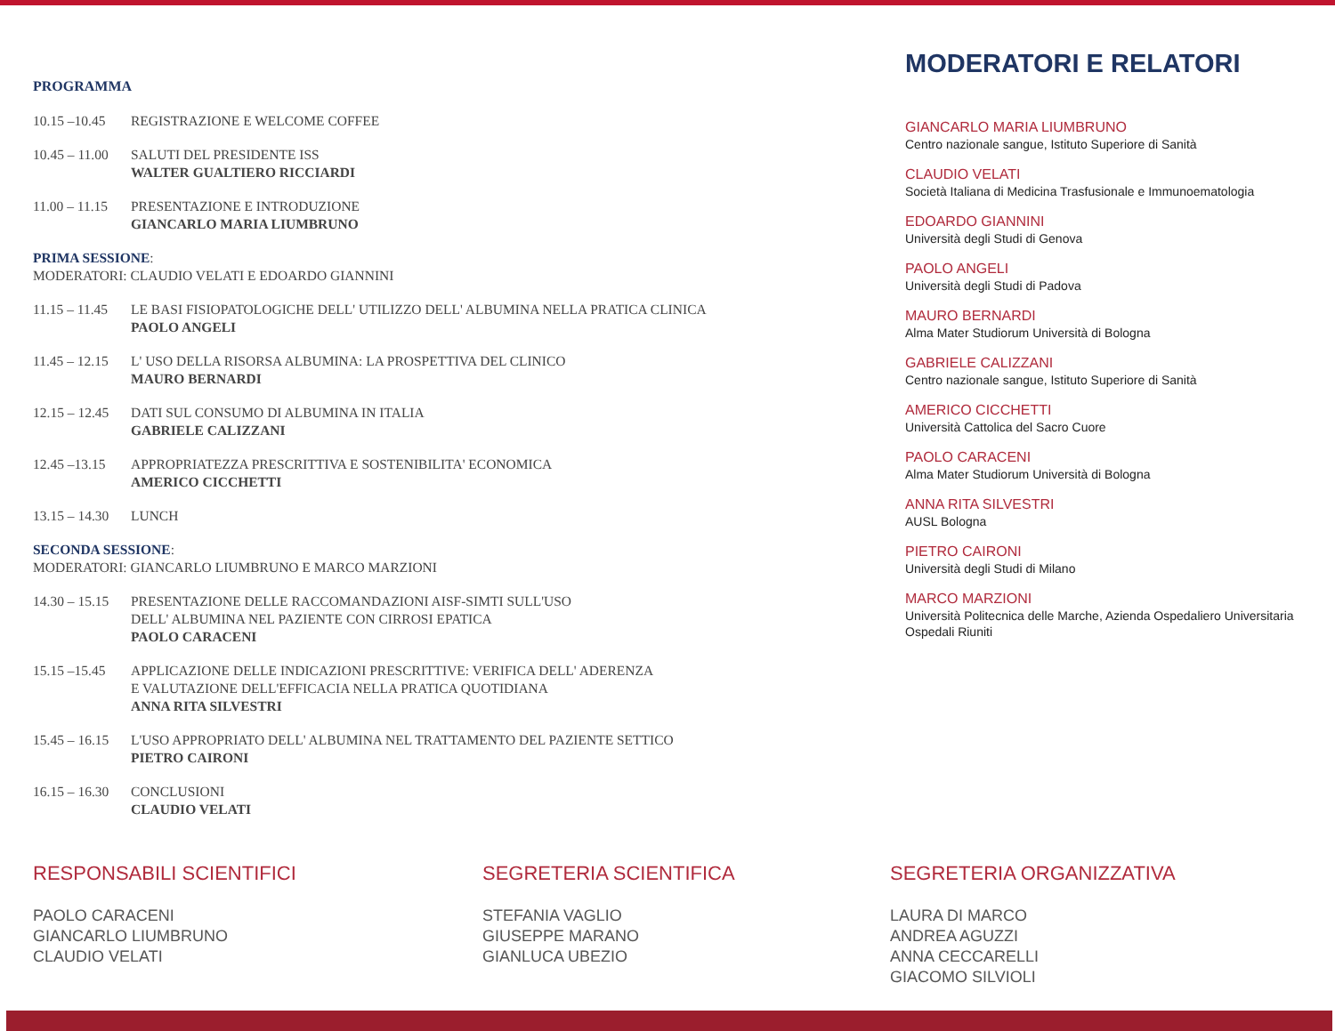PROGRAMMA
10.15 –10.45 REGISTRAZIONE E WELCOME COFFEE
10.45 – 11.00 SALUTI DEL PRESIDENTE ISS
WALTER GUALTIERO RICCIARDI
11.00 – 11.15 PRESENTAZIONE E INTRODUZIONE
GIANCARLO MARIA LIUMBRUNO
PRIMA SESSIONE:
MODERATORI: CLAUDIO VELATI E EDOARDO GIANNINI
11.15 – 11.45 LE BASI FISIOPATOLOGICHE DELL' UTILIZZO DELL' ALBUMINA NELLA PRATICA CLINICA
PAOLO ANGELI
11.45 – 12.15 L' USO DELLA RISORSA ALBUMINA: LA PROSPETTIVA DEL CLINICO
MAURO BERNARDI
12.15 – 12.45 DATI SUL CONSUMO DI ALBUMINA IN ITALIA
GABRIELE CALIZZANI
12.45 –13.15 APPROPRIATEZZA PRESCRITTIVA E SOSTENIBILITA' ECONOMICA
AMERICO CICCHETTI
13.15 – 14.30 LUNCH
SECONDA SESSIONE:
MODERATORI: GIANCARLO LIUMBRUNO E MARCO MARZIONI
14.30 – 15.15 PRESENTAZIONE DELLE RACCOMANDAZIONI AISF-SIMTI SULL'USO
DELL' ALBUMINA NEL PAZIENTE CON CIRROSI EPATICA
PAOLO CARACENI
15.15 –15.45 APPLICAZIONE DELLE INDICAZIONI PRESCRITTIVE: VERIFICA DELL' ADERENZA
E VALUTAZIONE DELL'EFFICACIA NELLA PRATICA QUOTIDIANA
ANNA RITA SILVESTRI
15.45 – 16.15 L'USO APPROPRIATO DELL' ALBUMINA NEL TRATTAMENTO DEL PAZIENTE SETTICO
PIETRO CAIRONI
16.15 – 16.30 CONCLUSIONI
CLAUDIO VELATI
MODERATORI E RELATORI
GIANCARLO MARIA LIUMBRUNO
Centro nazionale sangue, Istituto Superiore di Sanità
CLAUDIO VELATI
Società Italiana di Medicina Trasfusionale e Immunoematologia
EDOARDO GIANNINI
Università degli Studi di Genova
PAOLO ANGELI
Università degli Studi di Padova
MAURO BERNARDI
Alma Mater Studiorum Università di Bologna
GABRIELE CALIZZANI
Centro nazionale sangue, Istituto Superiore di Sanità
AMERICO CICCHETTI
Università Cattolica del Sacro Cuore
PAOLO CARACENI
Alma Mater Studiorum Università di Bologna
ANNA RITA SILVESTRI
AUSL Bologna
PIETRO CAIRONI
Università degli Studi di Milano
MARCO MARZIONI
Università Politecnica delle Marche, Azienda Ospedaliero Universitaria Ospedali Riuniti
RESPONSABILI SCIENTIFICI
PAOLO CARACENI
GIANCARLO LIUMBRUNO
CLAUDIO VELATI
SEGRETERIA SCIENTIFICA
STEFANIA VAGLIO
GIUSEPPE MARANO
GIANLUCA UBEZIO
SEGRETERIA ORGANIZZATIVA
LAURA DI MARCO
ANDREA AGUZZI
ANNA CECCARELLI
GIACOMO SILVIOLI